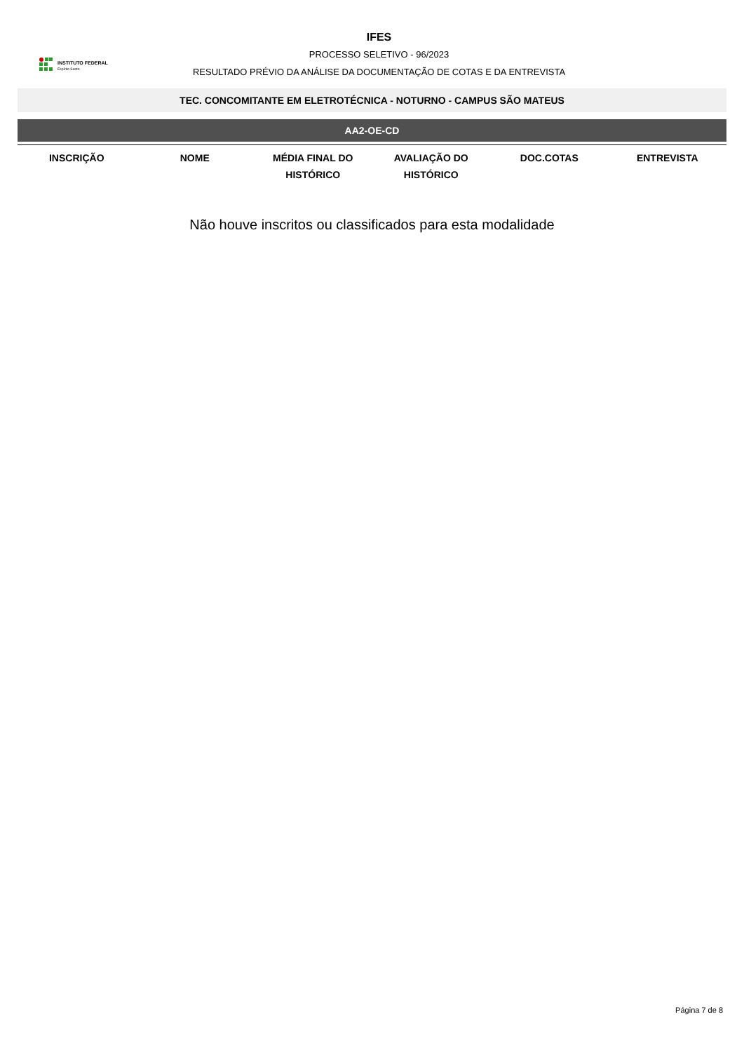INSTITUTO FEDERAL
Espírito Santo
IFES
PROCESSO SELETIVO - 96/2023
RESULTADO PRÉVIO DA ANÁLISE DA DOCUMENTAÇÃO DE COTAS E DA ENTREVISTA
TEC. CONCOMITANTE EM ELETROTÉCNICA - NOTURNO - CAMPUS SÃO MATEUS
AA2-OE-CD
| INSCRIÇÃO | NOME | MÉDIA FINAL DO HISTÓRICO | AVALIAÇÃO DO HISTÓRICO | DOC.COTAS | ENTREVISTA |
| --- | --- | --- | --- | --- | --- |
Não houve inscritos ou classificados para esta modalidade
Página 7 de 8